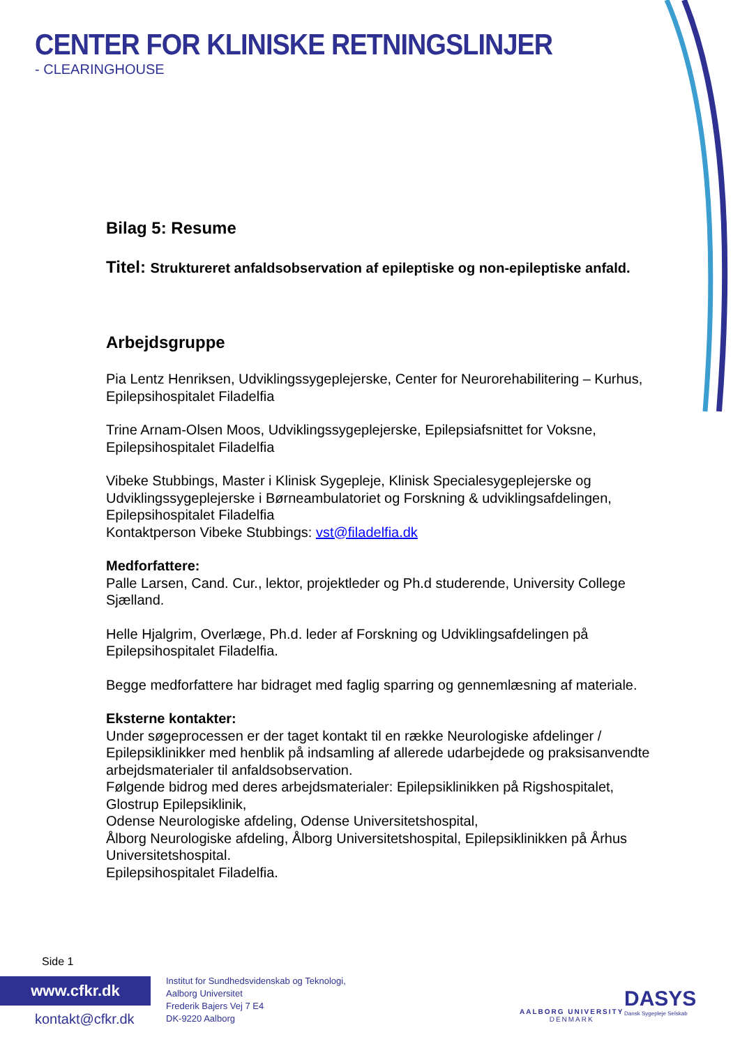CENTER FOR KLINISKE RETNINGSLINJER
- CLEARINGHOUSE
Bilag 5: Resume
Titel: Struktureret anfaldsobservation af epileptiske og non-epileptiske anfald.
Arbejdsgruppe
Pia Lentz Henriksen, Udviklingssygeplejerske, Center for Neurorehabilitering – Kurhus, Epilepsihospitalet Filadelfia
Trine Arnam-Olsen Moos, Udviklingssygeplejerske, Epilepsiafsnittet for Voksne, Epilepsihospitalet Filadelfia
Vibeke Stubbings, Master i Klinisk Sygepleje, Klinisk Specialesygeplejerske og Udviklingssygeplejerske i Børneambulatoriet og Forskning & udviklingsafdelingen, Epilepsihospitalet Filadelfia
Kontaktperson Vibeke Stubbings: vst@filadelfia.dk
Medforfattere:
Palle Larsen, Cand. Cur., lektor, projektleder og Ph.d studerende, University College Sjælland.
Helle Hjalgrim, Overlæge, Ph.d. leder af Forskning og Udviklingsafdelingen på Epilepsihospitalet Filadelfia.
Begge medforfattere har bidraget med faglig sparring og gennemlæsning af materiale.
Eksterne kontakter:
Under søgeprocessen er der taget kontakt til en række Neurologiske afdelinger / Epilepsiklinikker med henblik på indsamling af allerede udarbejdede og praksisanvendte arbejdsmaterialer til anfaldsobservation.
Følgende bidrog med deres arbejdsmaterialer: Epilepsiklinikken på Rigshospitalet, Glostrup Epilepsiklinik,
Odense Neurologiske afdeling, Odense Universitetshospital,
Ålborg Neurologiske afdeling, Ålborg Universitetshospital, Epilepsiklinikken på Århus Universitetshospital.
Epilepsihospitalet Filadelfia.
Side 1
www.cfkr.dk
kontakt@cfkr.dk
Institut for Sundhedsvidenskab og Teknologi,
Aalborg Universitet
Frederik Bajers Vej 7 E4
DK-9220 Aalborg
AALBORG UNIVERSITY
DENMARK
DASYS
Dansk Sygepleje Selskab